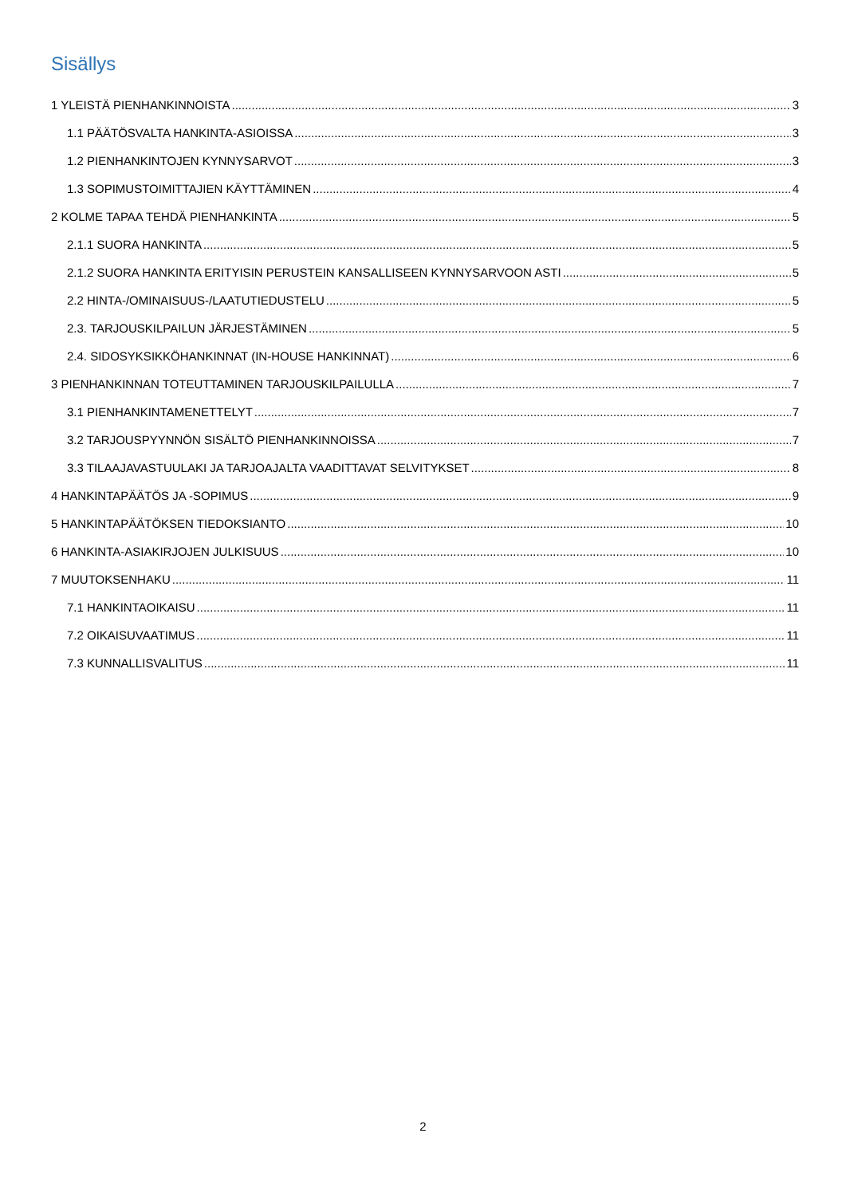Sisällys
1 YLEISTÄ PIENHANKINNOISTA 3
1.1 PÄÄTÖSVALTA HANKINTA-ASIOISSA 3
1.2 PIENHANKINTOJEN KYNNYSARVOT 3
1.3 SOPIMUSTOIMITTAJIEN KÄYTTÄMINEN 4
2 KOLME TAPAA TEHDÄ PIENHANKINTA 5
2.1.1 SUORA HANKINTA 5
2.1.2 SUORA HANKINTA ERITYISIN PERUSTEIN KANSALLISEEN KYNNYSARVOON ASTI 5
2.2 HINTA-/OMINAISUUS-/LAATUTIEDUSTELU 5
2.3. TARJOUSKILPAILUN JÄRJESTÄMINEN 5
2.4. SIDOSYKSIKKÖHANKINNAT (IN-HOUSE HANKINNAT) 6
3 PIENHANKINNAN TOTEUTTAMINEN TARJOUSKILPAILULLA 7
3.1 PIENHANKINTAMENETTELYT 7
3.2 TARJOUSPYYNNÖN SISÄLTÖ PIENHANKINNOISSA 7
3.3 TILAAJAVASTUULAKI JA TARJOAJALTA VAADITTAVAT SELVITYKSET 8
4 HANKINTAPÄÄTÖS JA -SOPIMUS 9
5 HANKINTAPÄÄTÖKSEN TIEDOKSIANTO 10
6 HANKINTA-ASIAKIRJOJEN JULKISUUS 10
7 MUUTOKSENHAKU 11
7.1 HANKINTAOIKAISU 11
7.2 OIKAISUVAATIMUS 11
7.3 KUNNALLISVALITUS 11
2